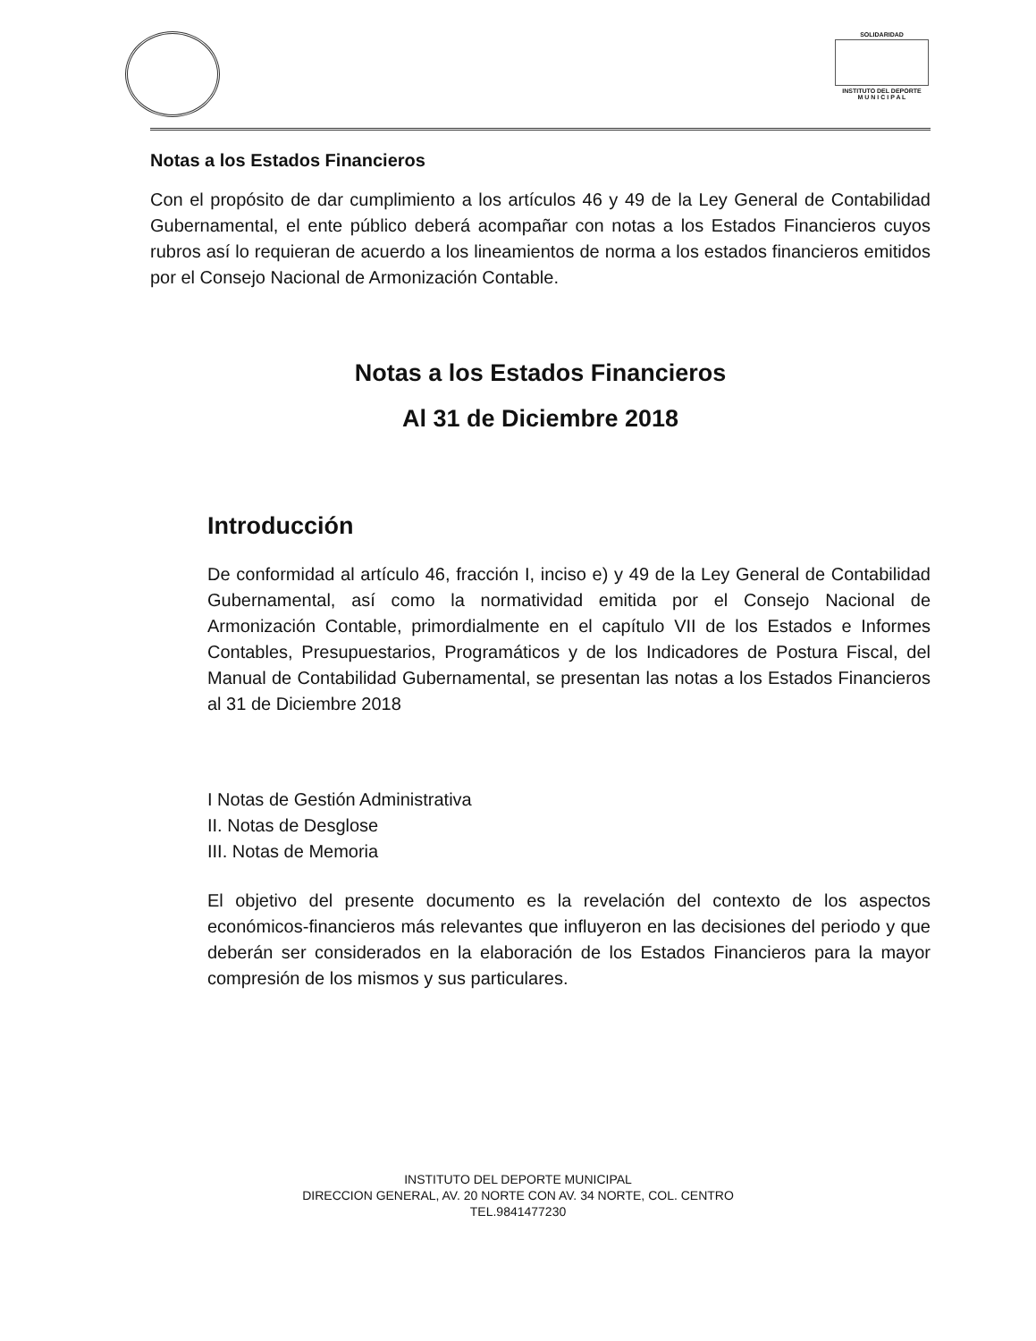SOLIDARIDAD
INSTITUTO DEL DEPORTE
M U N I C I P A L
Notas a los Estados Financieros
Con el propósito de dar cumplimiento a los artículos 46 y 49 de la Ley General de Contabilidad Gubernamental, el ente público deberá acompañar con notas a los Estados Financieros cuyos rubros así lo requieran de acuerdo a los lineamientos de norma a los estados financieros emitidos por el Consejo Nacional de Armonización Contable.
Notas a los Estados Financieros
Al 31 de Diciembre 2018
Introducción
De conformidad al artículo 46, fracción I, inciso e) y 49 de la Ley General de Contabilidad Gubernamental, así como la normatividad emitida por el Consejo Nacional de Armonización Contable, primordialmente en el capítulo VII de los Estados e Informes Contables, Presupuestarios, Programáticos y de los Indicadores de Postura Fiscal, del Manual de Contabilidad Gubernamental, se presentan las notas a los Estados Financieros al 31 de Diciembre 2018
I Notas de Gestión Administrativa
II. Notas de Desglose
III. Notas de Memoria
El objetivo del presente documento es la revelación del contexto de los aspectos económicos-financieros más relevantes que influyeron en las decisiones del periodo y que deberán ser considerados en la elaboración de los Estados Financieros para la mayor compresión de los mismos y sus particulares.
INSTITUTO DEL DEPORTE MUNICIPAL
DIRECCION GENERAL, AV. 20 NORTE CON AV. 34 NORTE, COL. CENTRO
TEL.9841477230